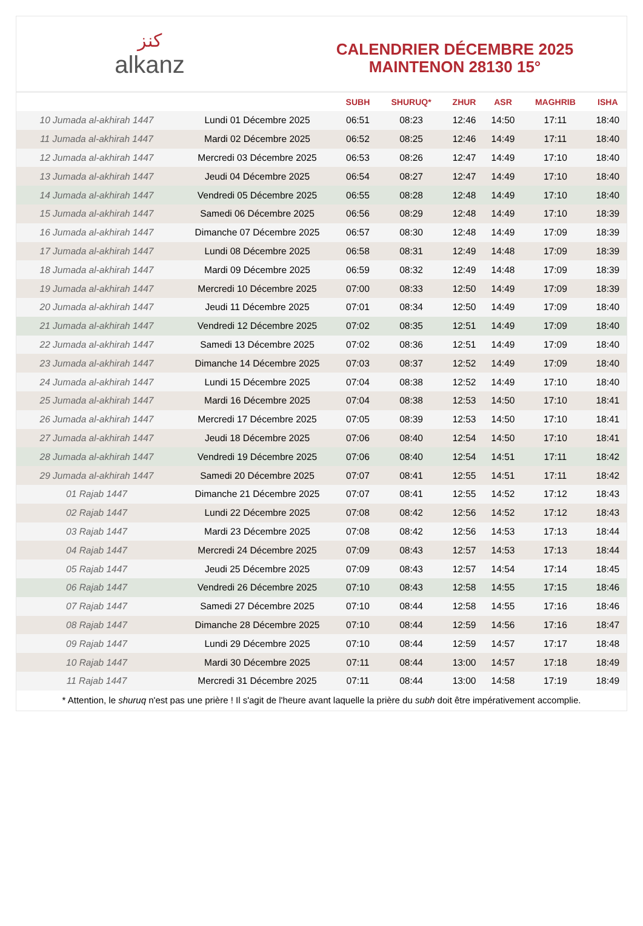ﻛﻨﺰ
alkanz
CALENDRIER DÉCEMBRE 2025
MAINTENON 28130 15°
| | | SUBH | SHURUQ* | ZHUR | ASR | MAGHRIB | ISHA |
| --- | --- | --- | --- | --- | --- | --- | --- |
| 10 Jumada al-akhirah 1447 | Lundi 01 Décembre 2025 | 06:51 | 08:23 | 12:46 | 14:50 | 17:11 | 18:40 |
| 11 Jumada al-akhirah 1447 | Mardi 02 Décembre 2025 | 06:52 | 08:25 | 12:46 | 14:49 | 17:11 | 18:40 |
| 12 Jumada al-akhirah 1447 | Mercredi 03 Décembre 2025 | 06:53 | 08:26 | 12:47 | 14:49 | 17:10 | 18:40 |
| 13 Jumada al-akhirah 1447 | Jeudi 04 Décembre 2025 | 06:54 | 08:27 | 12:47 | 14:49 | 17:10 | 18:40 |
| 14 Jumada al-akhirah 1447 | Vendredi 05 Décembre 2025 | 06:55 | 08:28 | 12:48 | 14:49 | 17:10 | 18:40 |
| 15 Jumada al-akhirah 1447 | Samedi 06 Décembre 2025 | 06:56 | 08:29 | 12:48 | 14:49 | 17:10 | 18:39 |
| 16 Jumada al-akhirah 1447 | Dimanche 07 Décembre 2025 | 06:57 | 08:30 | 12:48 | 14:49 | 17:09 | 18:39 |
| 17 Jumada al-akhirah 1447 | Lundi 08 Décembre 2025 | 06:58 | 08:31 | 12:49 | 14:48 | 17:09 | 18:39 |
| 18 Jumada al-akhirah 1447 | Mardi 09 Décembre 2025 | 06:59 | 08:32 | 12:49 | 14:48 | 17:09 | 18:39 |
| 19 Jumada al-akhirah 1447 | Mercredi 10 Décembre 2025 | 07:00 | 08:33 | 12:50 | 14:49 | 17:09 | 18:39 |
| 20 Jumada al-akhirah 1447 | Jeudi 11 Décembre 2025 | 07:01 | 08:34 | 12:50 | 14:49 | 17:09 | 18:40 |
| 21 Jumada al-akhirah 1447 | Vendredi 12 Décembre 2025 | 07:02 | 08:35 | 12:51 | 14:49 | 17:09 | 18:40 |
| 22 Jumada al-akhirah 1447 | Samedi 13 Décembre 2025 | 07:02 | 08:36 | 12:51 | 14:49 | 17:09 | 18:40 |
| 23 Jumada al-akhirah 1447 | Dimanche 14 Décembre 2025 | 07:03 | 08:37 | 12:52 | 14:49 | 17:09 | 18:40 |
| 24 Jumada al-akhirah 1447 | Lundi 15 Décembre 2025 | 07:04 | 08:38 | 12:52 | 14:49 | 17:10 | 18:40 |
| 25 Jumada al-akhirah 1447 | Mardi 16 Décembre 2025 | 07:04 | 08:38 | 12:53 | 14:50 | 17:10 | 18:41 |
| 26 Jumada al-akhirah 1447 | Mercredi 17 Décembre 2025 | 07:05 | 08:39 | 12:53 | 14:50 | 17:10 | 18:41 |
| 27 Jumada al-akhirah 1447 | Jeudi 18 Décembre 2025 | 07:06 | 08:40 | 12:54 | 14:50 | 17:10 | 18:41 |
| 28 Jumada al-akhirah 1447 | Vendredi 19 Décembre 2025 | 07:06 | 08:40 | 12:54 | 14:51 | 17:11 | 18:42 |
| 29 Jumada al-akhirah 1447 | Samedi 20 Décembre 2025 | 07:07 | 08:41 | 12:55 | 14:51 | 17:11 | 18:42 |
| 01 Rajab 1447 | Dimanche 21 Décembre 2025 | 07:07 | 08:41 | 12:55 | 14:52 | 17:12 | 18:43 |
| 02 Rajab 1447 | Lundi 22 Décembre 2025 | 07:08 | 08:42 | 12:56 | 14:52 | 17:12 | 18:43 |
| 03 Rajab 1447 | Mardi 23 Décembre 2025 | 07:08 | 08:42 | 12:56 | 14:53 | 17:13 | 18:44 |
| 04 Rajab 1447 | Mercredi 24 Décembre 2025 | 07:09 | 08:43 | 12:57 | 14:53 | 17:13 | 18:44 |
| 05 Rajab 1447 | Jeudi 25 Décembre 2025 | 07:09 | 08:43 | 12:57 | 14:54 | 17:14 | 18:45 |
| 06 Rajab 1447 | Vendredi 26 Décembre 2025 | 07:10 | 08:43 | 12:58 | 14:55 | 17:15 | 18:46 |
| 07 Rajab 1447 | Samedi 27 Décembre 2025 | 07:10 | 08:44 | 12:58 | 14:55 | 17:16 | 18:46 |
| 08 Rajab 1447 | Dimanche 28 Décembre 2025 | 07:10 | 08:44 | 12:59 | 14:56 | 17:16 | 18:47 |
| 09 Rajab 1447 | Lundi 29 Décembre 2025 | 07:10 | 08:44 | 12:59 | 14:57 | 17:17 | 18:48 |
| 10 Rajab 1447 | Mardi 30 Décembre 2025 | 07:11 | 08:44 | 13:00 | 14:57 | 17:18 | 18:49 |
| 11 Rajab 1447 | Mercredi 31 Décembre 2025 | 07:11 | 08:44 | 13:00 | 14:58 | 17:19 | 18:49 |
* Attention, le shuruq n'est pas une prière ! Il s'agit de l'heure avant laquelle la prière du subh doit être impérativement accomplie.